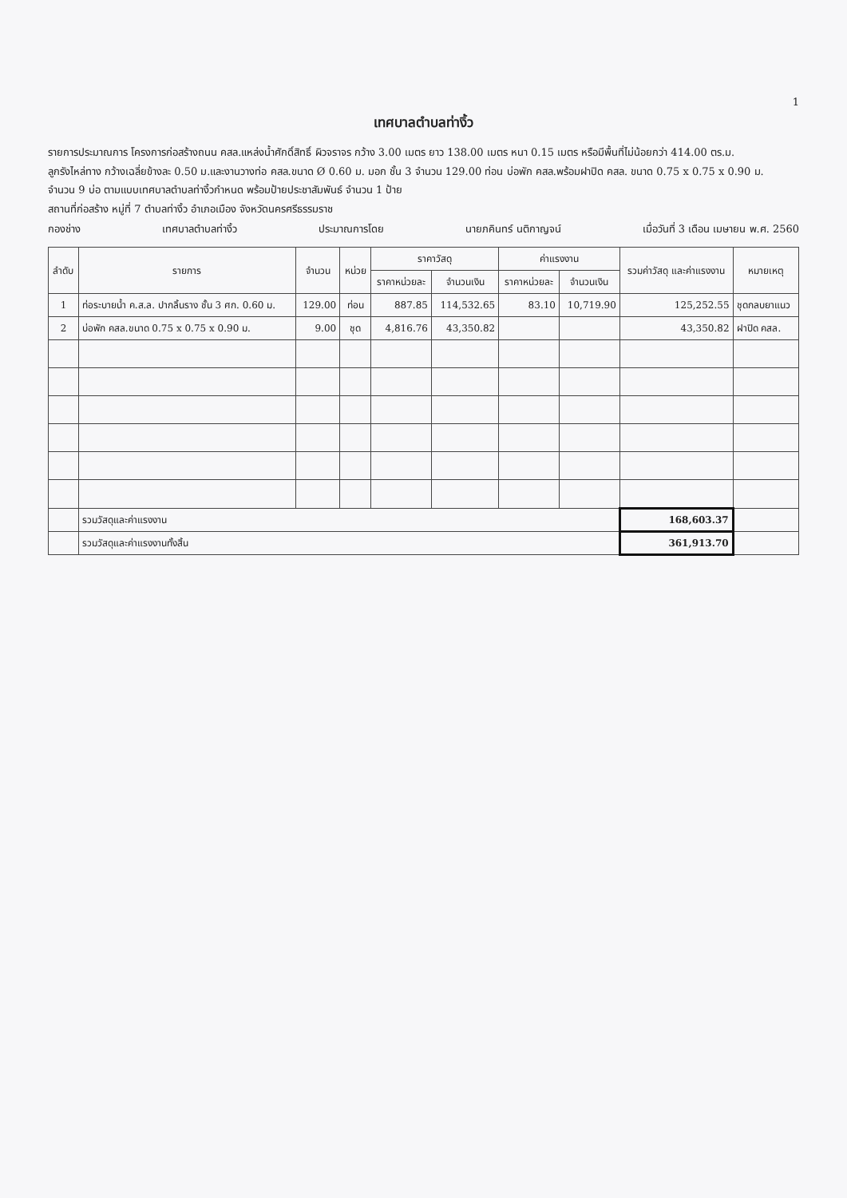1
เทศบาลตำบลท่างิ้ว
รายการประมาณการ โครงการก่อสร้างถนน คสล.แหล่งน้ำศักดิ์สิทธิ์ ผิวจราจร กว้าง 3.00 เมตร ยาว 138.00 เมตร หนา 0.15 เมตร หรือมีพื้นที่ไม่น้อยกว่า 414.00 ตร.ม.
ลูกรังไหล่ทาง กว้างเฉลี่ยข้างละ 0.50 ม.และงานวางท่อ คสล.ขนาด Ø 0.60 ม. มอก ชั้น 3 จำนวน 129.00 ท่อน บ่อพัก คสล.พร้อมฝาปิด คสล. ขนาด 0.75 x 0.75 x 0.90 ม.
จำนวน 9 บ่อ ตามแบบเทศบาลตำบลท่างิ้วกำหนด พร้อมป้ายประชาสัมพันธ์ จำนวน 1 ป้าย
สถานที่ก่อสร้าง หมู่ที่ 7 ตำบลท่างิ้ว อำเภอเมือง จังหวัดนครศรีธรรมราช
กองช่าง เทศบาลตำบลท่างิ้ว ประมาณการโดย นายภคินทร์ นติกาญจน์ เมื่อวันที่ 3 เดือน เมษายน พ.ศ. 2560
| ลำดับ | รายการ | จำนวน | หน่วย | ราคาวัสดุ | | ค่าแรงงาน | | รวมค่าวัสดุ และค่าแรงงาน | หมายเหตุ |
| --- | --- | --- | --- | --- | --- | --- | --- | --- | --- |
| | | | | ราคาหน่วยละ | จำนวนเงิน | ราคาหน่วยละ | จำนวนเงิน | | |
| 1 | ท่อระบายน้ำ ค.ส.ล. ปากลิ้นราง ชั้น 3 ศก. 0.60 ม. | 129.00 | ท่อน | 887.85 | 114,532.65 | 83.10 | 10,719.90 | 125,252.55 | ชุดกลบยาแนว |
| 2 | บ่อพัก คสล.ขนาด 0.75 x 0.75 x 0.90 ม. | 9.00 | ชุด | 4,816.76 | 43,350.82 | | | 43,350.82 | ฝาปิด คสล. |
| | รวมวัสดุและค่าแรงงาน | | | | | | | 168,603.37 | |
| | รวมวัสดุและค่าแรงงานทั้งสิ้น | | | | | | | 361,913.70 | |